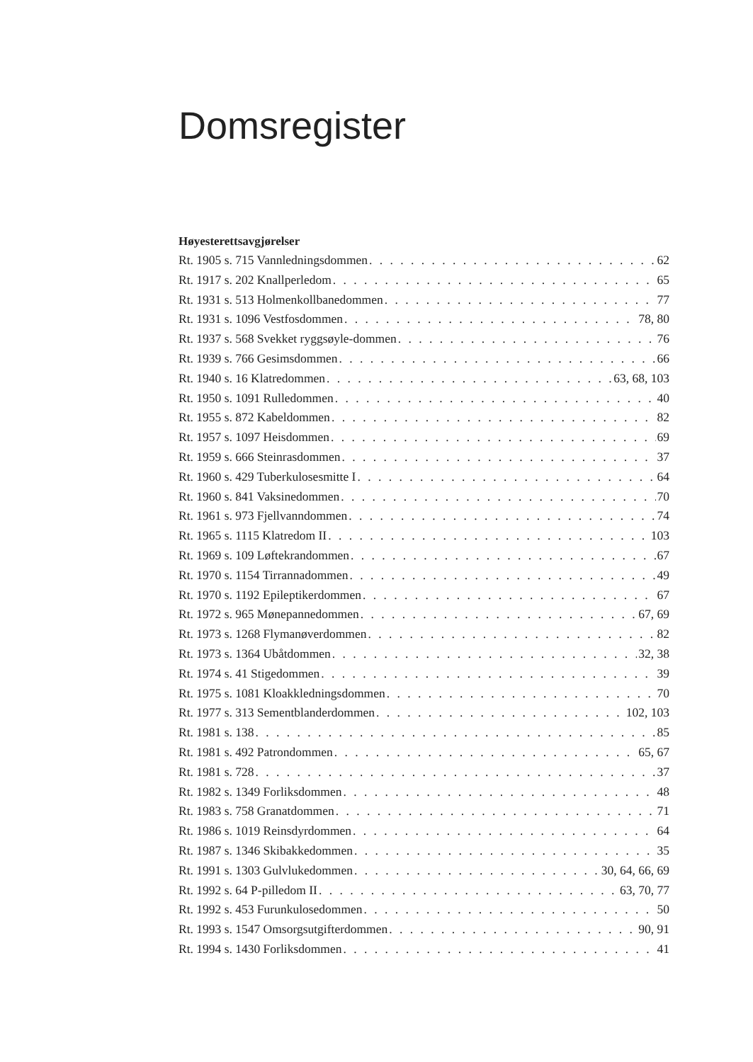Domsregister
Høyesterettsavgjørelser
Rt. 1905 s. 715 Vannledningsdommen 62
Rt. 1917 s. 202 Knallperledom 65
Rt. 1931 s. 513 Holmenkollbanedommen 77
Rt. 1931 s. 1096 Vestfosdommen 78, 80
Rt. 1937 s. 568 Svekket ryggsøyle-dommen 76
Rt. 1939 s. 766 Gesimsdommen 66
Rt. 1940 s. 16 Klatredommen 63, 68, 103
Rt. 1950 s. 1091 Rulledommen 40
Rt. 1955 s. 872 Kabeldommen 82
Rt. 1957 s. 1097 Heisdommen 69
Rt. 1959 s. 666 Steinrasdommen 37
Rt. 1960 s. 429 Tuberkulosesmitte I 64
Rt. 1960 s. 841 Vaksinedommen 70
Rt. 1961 s. 973 Fjellvanndommen 74
Rt. 1965 s. 1115 Klatredom II 103
Rt. 1969 s. 109 Løftekrandommen 67
Rt. 1970 s. 1154 Tirrannadommen 49
Rt. 1970 s. 1192 Epileptikerdommen 67
Rt. 1972 s. 965 Mønepannedommen 67, 69
Rt. 1973 s. 1268 Flymanøverdommen 82
Rt. 1973 s. 1364 Ubåtdommen 32, 38
Rt. 1974 s. 41 Stigedommen 39
Rt. 1975 s. 1081 Kloakkledningsdommen 70
Rt. 1977 s. 313 Sementblanderdommen 102, 103
Rt. 1981 s. 138 85
Rt. 1981 s. 492 Patrondommen 65, 67
Rt. 1981 s. 728 37
Rt. 1982 s. 1349 Forliksdommen 48
Rt. 1983 s. 758 Granatdommen 71
Rt. 1986 s. 1019 Reinsdyrdommen 64
Rt. 1987 s. 1346 Skibakkedommen 35
Rt. 1991 s. 1303 Gulvlukedommen 30, 64, 66, 69
Rt. 1992 s. 64 P-pilledom II 63, 70, 77
Rt. 1992 s. 453 Furunkulosedommen 50
Rt. 1993 s. 1547 Omsorgsutgifterdommen 90, 91
Rt. 1994 s. 1430 Forliksdommen 41